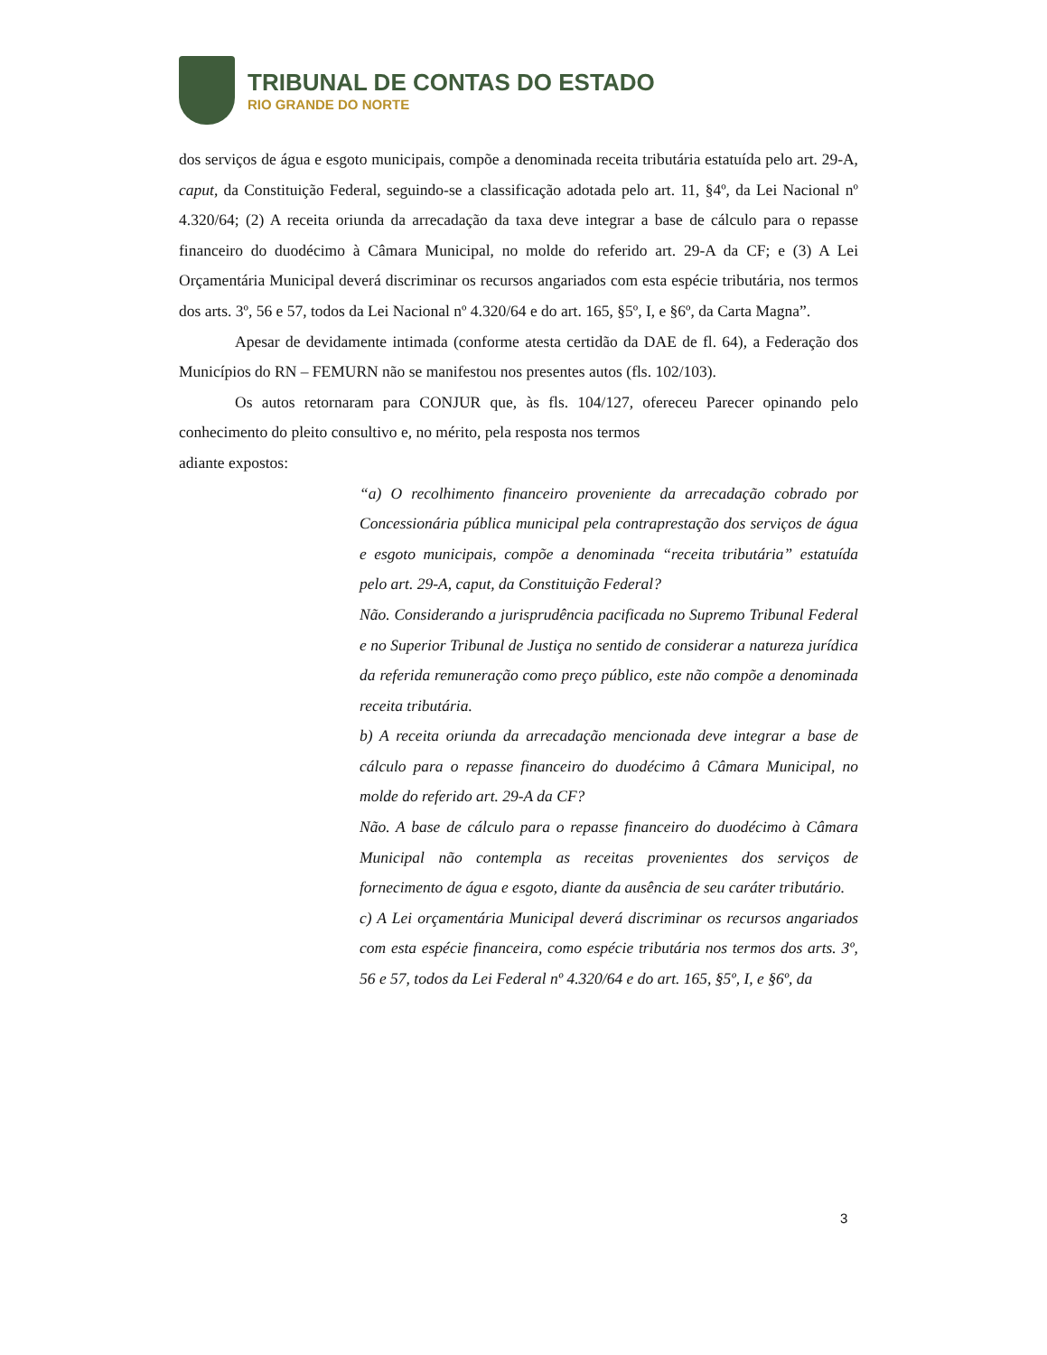TRIBUNAL DE CONTAS DO ESTADO
RIO GRANDE DO NORTE
dos serviços de água e esgoto municipais, compõe a denominada receita tributária estatuída pelo art. 29-A, caput, da Constituição Federal, seguindo-se a classificação adotada pelo art. 11, §4º, da Lei Nacional nº 4.320/64; (2) A receita oriunda da arrecadação da taxa deve integrar a base de cálculo para o repasse financeiro do duodécimo à Câmara Municipal, no molde do referido art. 29-A da CF; e (3) A Lei Orçamentária Municipal deverá discriminar os recursos angariados com esta espécie tributária, nos termos dos arts. 3º, 56 e 57, todos da Lei Nacional nº 4.320/64 e do art. 165, §5º, I, e §6º, da Carta Magna”.
Apesar de devidamente intimada (conforme atesta certidão da DAE de fl. 64), a Federação dos Municípios do RN – FEMURN não se manifestou nos presentes autos (fls. 102/103).
Os autos retornaram para CONJUR que, às fls. 104/127, ofereceu Parecer opinando pelo conhecimento do pleito consultivo e, no mérito, pela resposta nos termos
adiante expostos:
“a) O recolhimento financeiro proveniente da arrecadação cobrado por Concessionária pública municipal pela contraprestação dos serviços de água e esgoto municipais, compõe a denominada “receita tributária” estatuída pelo art. 29-A, caput, da Constituição Federal?
Não. Considerando a jurisprudência pacificada no Supremo Tribunal Federal e no Superior Tribunal de Justiça no sentido de considerar a natureza jurídica da referida remuneração como preço público, este não compõe a denominada receita tributária.
b) A receita oriunda da arrecadação mencionada deve integrar a base de cálculo para o repasse financeiro do duodécimo â Câmara Municipal, no molde do referido art. 29-A da CF?
Não. A base de cálculo para o repasse financeiro do duodécimo à Câmara Municipal não contempla as receitas provenientes dos serviços de fornecimento de água e esgoto, diante da ausência de seu caráter tributário.
c) A Lei orçamentária Municipal deverá discriminar os recursos angariados com esta espécie financeira, como espécie tributária nos termos dos arts. 3º, 56 e 57, todos da Lei Federal nº 4.320/64 e do art. 165, §5º, I, e §6º, da
3